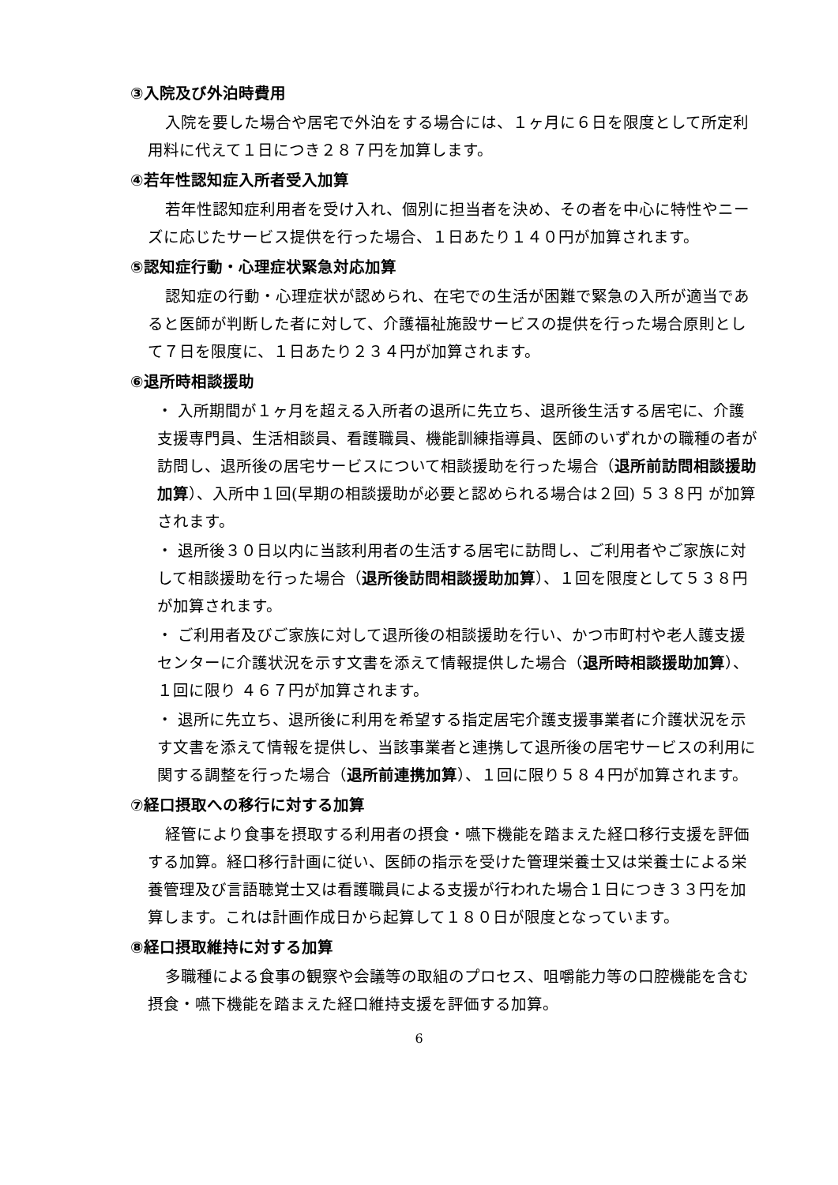③入院及び外泊時費用
入院を要した場合や居宅で外泊をする場合には、１ヶ月に６日を限度として所定利用料に代えて１日につき２８７円を加算します。
④若年性認知症入所者受入加算
若年性認知症利用者を受け入れ、個別に担当者を決め、その者を中心に特性やニーズに応じたサービス提供を行った場合、１日あたり１４０円が加算されます。
⑤認知症行動・心理症状緊急対応加算
認知症の行動・心理症状が認められ、在宅での生活が困難で緊急の入所が適当であると医師が判断した者に対して、介護福祉施設サービスの提供を行った場合原則として７日を限度に、１日あたり２３４円が加算されます。
⑥退所時相談援助
・ 入所期間が１ヶ月を超える入所者の退所に先立ち、退所後生活する居宅に、介護支援専門員、生活相談員、看護職員、機能訓練指導員、医師のいずれかの職種の者が訪問し、退所後の居宅サービスについて相談援助を行った場合（退所前訪問相談援助加算）、入所中１回(早期の相談援助が必要と認められる場合は２回) ５３８円 が加算されます。
・ 退所後３０日以内に当該利用者の生活する居宅に訪問し、ご利用者やご家族に対して相談援助を行った場合（退所後訪問相談援助加算）、１回を限度として５３８円 が加算されます。
・ ご利用者及びご家族に対して退所後の相談援助を行い、かつ市町村や老人護支援センターに介護状況を示す文書を添えて情報提供した場合（退所時相談援助加算）、１回に限り ４６７円が加算されます。
・ 退所に先立ち、退所後に利用を希望する指定居宅介護支援事業者に介護状況を示す文書を添えて情報を提供し、当該事業者と連携して退所後の居宅サービスの利用に関する調整を行った場合（退所前連携加算）、１回に限り５８４円が加算されます。
⑦経口摂取への移行に対する加算
経管により食事を摂取する利用者の摂食・嚥下機能を踏まえた経口移行支援を評価する加算。経口移行計画に従い、医師の指示を受けた管理栄養士又は栄養士による栄養管理及び言語聴覚士又は看護職員による支援が行われた場合１日につき３３円を加算します。これは計画作成日から起算して１８０日が限度となっています。
⑧経口摂取維持に対する加算
多職種による食事の観察や会議等の取組のプロセス、咀嚼能力等の口腔機能を含む摂食・嚥下機能を踏まえた経口維持支援を評価する加算。
6